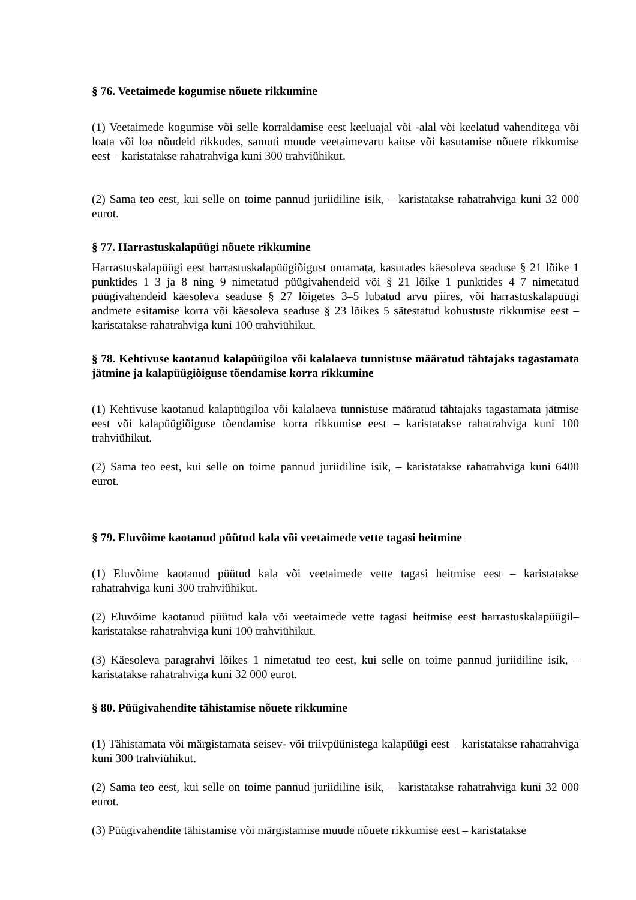§ 76. Veetaimede kogumise nõuete rikkumine
(1) Veetaimede kogumise või selle korraldamise eest keeluajal või -alal või keelatud vahenditega või loata või loa nõudeid rikkudes, samuti muude veetaimevaru kaitse või kasutamise nõuete rikkumise eest – karistatakse rahatrahviga kuni 300 trahviühikut.
(2) Sama teo eest, kui selle on toime pannud juriidiline isik, – karistatakse rahatrahviga kuni 32 000 eurot.
§ 77. Harrastuskalapüügi nõuete rikkumine
Harrastuskalapüügi eest harrastuskalapüügiõigust omamata, kasutades käesoleva seaduse § 21 lõike 1 punktides 1–3 ja 8 ning 9 nimetatud püügivahendeid või § 21 lõike 1 punktides 4–7 nimetatud püügivahendeid käesoleva seaduse § 27 lõigetes 3–5 lubatud arvu piires, või harrastuskalapüügi andmete esitamise korra või käesoleva seaduse § 23 lõikes 5 sätestatud kohustuste rikkumise eest – karistatakse rahatrahviga kuni 100 trahviühikut.
§ 78. Kehtivuse kaotanud kalapüügiloa või kalalaeva tunnistuse määratud tähtajaks tagastamata jätmine ja kalapüügiõiguse tõendamise korra rikkumine
(1) Kehtivuse kaotanud kalapüügiloa või kalalaeva tunnistuse määratud tähtajaks tagastamata jätmise eest või kalapüügiõiguse tõendamise korra rikkumise eest – karistatakse rahatrahviga kuni 100 trahviühikut.
(2) Sama teo eest, kui selle on toime pannud juriidiline isik, – karistatakse rahatrahviga kuni 6400 eurot.
§ 79. Eluvõime kaotanud püütud kala või veetaimede vette tagasi heitmine
(1) Eluvõime kaotanud püütud kala või veetaimede vette tagasi heitmise eest – karistatakse rahatrahviga kuni 300 trahviühikut.
(2) Eluvõime kaotanud püütud kala või veetaimede vette tagasi heitmise eest harrastuskalapüügil– karistatakse rahatrahviga kuni 100 trahviühikut.
(3) Käesoleva paragrahvi lõikes 1 nimetatud teo eest, kui selle on toime pannud juriidiline isik, – karistatakse rahatrahviga kuni 32 000 eurot.
§ 80. Püügivahendite tähistamise nõuete rikkumine
(1) Tähistamata või märgistamata seisev- või triivpüünistega kalapüügi eest – karistatakse rahatrahviga kuni 300 trahviühikut.
(2) Sama teo eest, kui selle on toime pannud juriidiline isik, – karistatakse rahatrahviga kuni 32 000 eurot.
(3) Püügivahendite tähistamise või märgistamise muude nõuete rikkumise eest – karistatakse